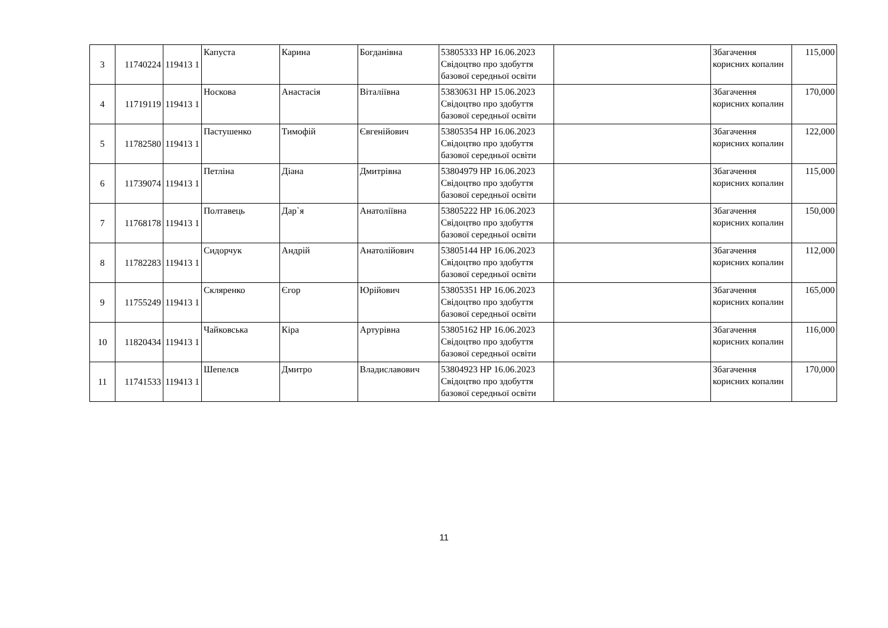| 3 | 11740224 | 119413 1 | Капуста | Карина | Богданівна | 53805333 НР 16.06.2023 Свідоцтво про здобуття базової середньої освіти | | Збагачення корисних копалин | 115,000 |
| 4 | 11719119 | 119413 1 | Носкова | Анастасія | Віталіївна | 53830631 НР 15.06.2023 Свідоцтво про здобуття базової середньої освіти | | Збагачення корисних копалин | 170,000 |
| 5 | 11782580 | 119413 1 | Пастушенко | Тимофій | Євгенійович | 53805354 НР 16.06.2023 Свідоцтво про здобуття базової середньої освіти | | Збагачення корисних копалин | 122,000 |
| 6 | 11739074 | 119413 1 | Петліна | Діана | Дмитрівна | 53804979 НР 16.06.2023 Свідоцтво про здобуття базової середньої освіти | | Збагачення корисних копалин | 115,000 |
| 7 | 11768178 | 119413 1 | Полтавець | Дар`я | Анатоліївна | 53805222 НР 16.06.2023 Свідоцтво про здобуття базової середньої освіти | | Збагачення корисних копалин | 150,000 |
| 8 | 11782283 | 119413 1 | Сидорчук | Андрій | Анатолійович | 53805144 НР 16.06.2023 Свідоцтво про здобуття базової середньої освіти | | Збагачення корисних копалин | 112,000 |
| 9 | 11755249 | 119413 1 | Скляренко | Єгор | Юрійович | 53805351 НР 16.06.2023 Свідоцтво про здобуття базової середньої освіти | | Збагачення корисних копалин | 165,000 |
| 10 | 11820434 | 119413 1 | Чайковська | Кіра | Артурівна | 53805162 НР 16.06.2023 Свідоцтво про здобуття базової середньої освіти | | Збагачення корисних копалин | 116,000 |
| 11 | 11741533 | 119413 1 | Шепелєв | Дмитро | Владиславович | 53804923 НР 16.06.2023 Свідоцтво про здобуття базової середньої освіти | | Збагачення корисних копалин | 170,000 |
11